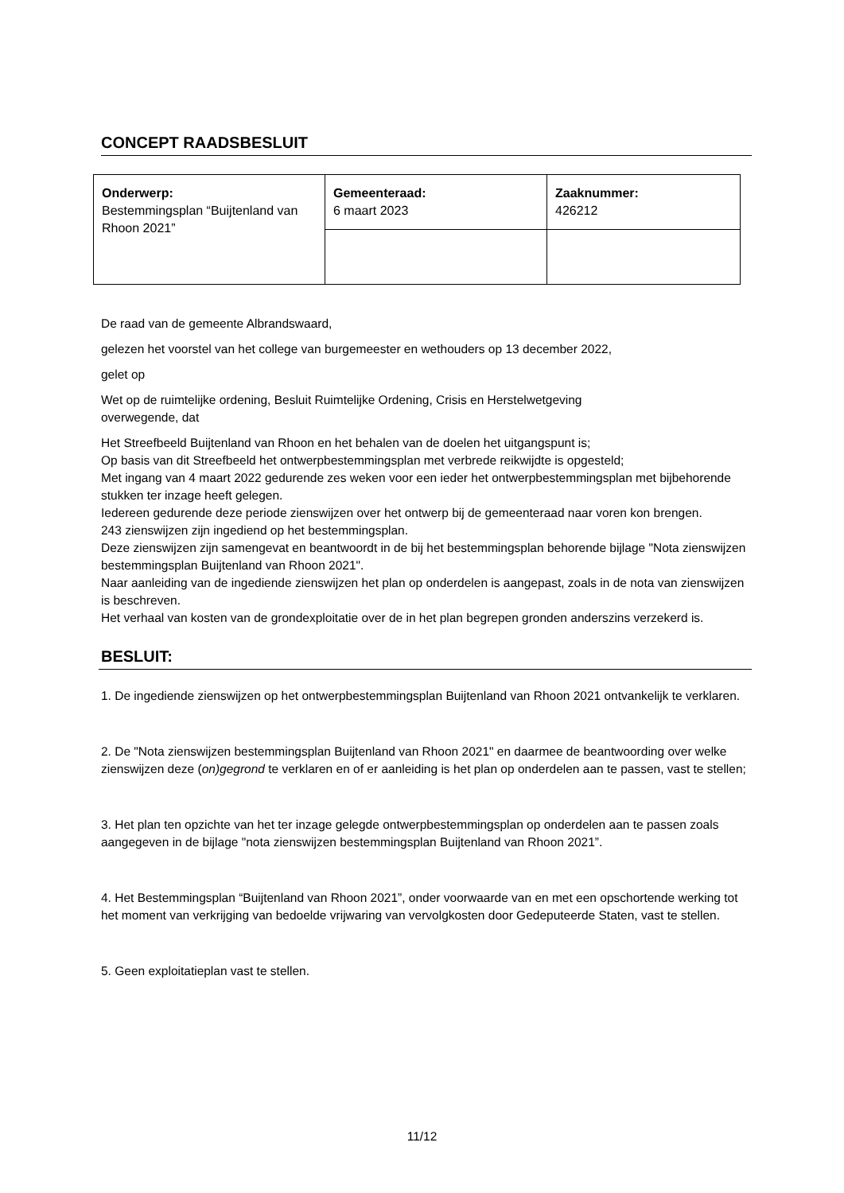CONCEPT RAADSBESLUIT
| Onderwerp: Bestemmingsplan “Buijtenland van Rhoon 2021” | Gemeenteraad: 6 maart 2023 | Zaaknummer: 426212 |
De raad van de gemeente Albrandswaard,
gelezen het voorstel van het college van burgemeester en wethouders op 13 december 2022,
gelet op
Wet op de ruimtelijke ordening, Besluit Ruimtelijke Ordening, Crisis en Herstelwetgeving
overwegende, dat
Het Streefbeeld Buijtenland van Rhoon en het behalen van de doelen het uitgangspunt is;
Op basis van dit Streefbeeld het ontwerpbestemmingsplan met verbrede reikwijdte is opgesteld;
Met ingang van 4 maart 2022 gedurende zes weken voor een ieder het ontwerpbestemmingsplan met bijbehorende stukken ter inzage heeft gelegen.
Iedereen gedurende deze periode zienswijzen over het ontwerp bij de gemeenteraad naar voren kon brengen.
243 zienswijzen zijn ingediend op het bestemmingsplan.
Deze zienswijzen zijn samengevat en beantwoordt in de bij het bestemmingsplan behorende bijlage "Nota zienswijzen bestemmingsplan Buijtenland van Rhoon 2021".
Naar aanleiding van de ingediende zienswijzen het plan op onderdelen is aangepast, zoals in de nota van zienswijzen is beschreven.
Het verhaal van kosten van de grondexploitatie over de in het plan begrepen gronden anderszins verzekerd is.
BESLUIT:
1. De ingediende zienswijzen op het ontwerpbestemmingsplan Buijtenland van Rhoon 2021 ontvankelijk te verklaren.
2. De "Nota zienswijzen bestemmingsplan Buijtenland van Rhoon 2021" en daarmee de beantwoording over welke zienswijzen deze (on)gegrond te verklaren en of er aanleiding is het plan op onderdelen aan te passen, vast te stellen;
3. Het plan ten opzichte van het ter inzage gelegde ontwerpbestemmingsplan op onderdelen aan te passen zoals aangegeven in de bijlage "nota zienswijzen bestemmingsplan Buijtenland van Rhoon 2021”.
4. Het Bestemmingsplan “Buijtenland van Rhoon 2021”, onder voorwaarde van en met een opschortende werking tot het moment van verkrijging van bedoelde vrijwaring van vervolgkosten door Gedeputeerde Staten, vast te stellen.
5. Geen exploitatieplan vast te stellen.
11/12